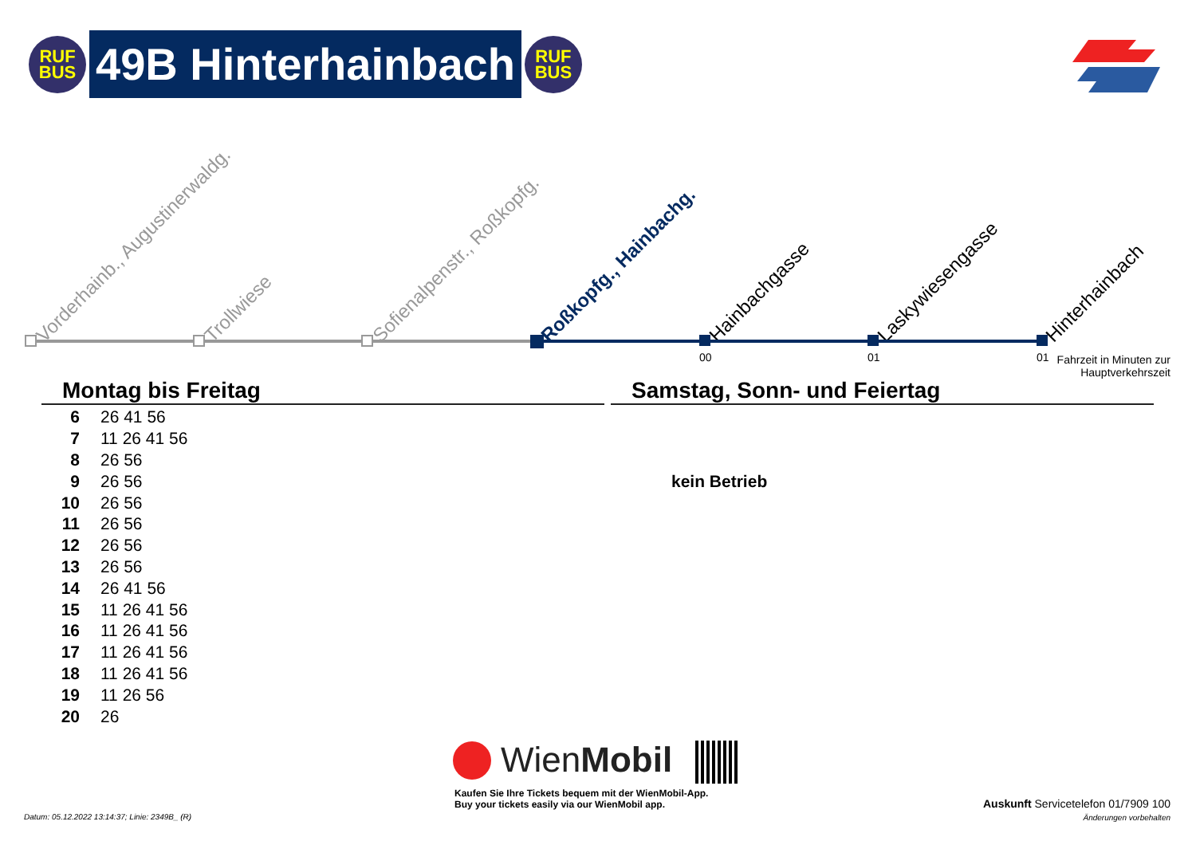RUF
BUS
49B Hinterhainbach
RUF
BUS
Vorderhainb., Augustinerwaldg. Trollwiese Sofienalpenstr., Roßkopfg. Roßkopfg., Hainbachg. Hainbachgasse Laskywiesengasse Hinterhainbach
00 01 01
Fahrzeit in Minuten zur Hauptverkehrszeit
Montag bis Freitag Samstag, Sonn- und Feiertag
| 6 | 26 41 56 |
| 7 | 11 26 41 56 |
| 8 | 26 56 |
| 9 | 26 56 |
| 10 | 26 56 |
| 11 | 26 56 |
| 12 | 26 56 |
| 13 | 26 56 |
| 14 | 26 41 56 |
| 15 | 11 26 41 56 |
| 16 | 11 26 41 56 |
| 17 | 11 26 41 56 |
| 18 | 11 26 41 56 |
| 19 | 11 26 56 |
| 20 | 26 |
kein Betrieb
WienMobil
Kaufen Sie Ihre Tickets bequem mit der WienMobil-App.
Buy your tickets easily via our WienMobil app.
Auskunft Servicetelefon 01/7909 100
Änderungen vorbehalten
Datum: 05.12.2022 13:14:37; Linie: 2349B_ (R)